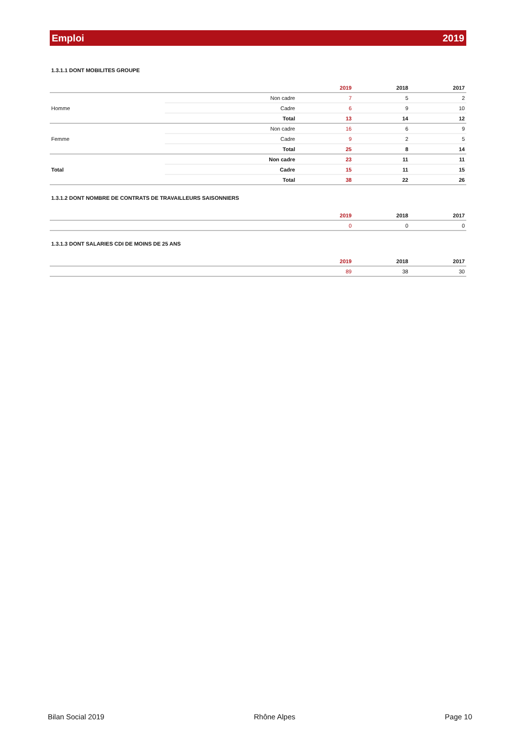Emploi 2019
1.3.1.1 DONT MOBILITES GROUPE
| | | 2019 | 2018 | 2017 |
| --- | --- | --- | --- | --- |
| Homme | Non cadre | 7 | 5 | 2 |
| | Cadre | 6 | 9 | 10 |
| | Total | 13 | 14 | 12 |
| Femme | Non cadre | 16 | 6 | 9 |
| | Cadre | 9 | 2 | 5 |
| | Total | 25 | 8 | 14 |
| Total | Non cadre | 23 | 11 | 11 |
| | Cadre | 15 | 11 | 15 |
| | Total | 38 | 22 | 26 |
1.3.1.2 DONT NOMBRE DE CONTRATS DE TRAVAILLEURS SAISONNIERS
| | 2019 | 2018 | 2017 |
| --- | --- | --- | --- |
| | 0 | 0 | 0 |
1.3.1.3 DONT SALARIES CDI DE MOINS DE 25 ANS
| | 2019 | 2018 | 2017 |
| --- | --- | --- | --- |
| | 89 | 38 | 30 |
Bilan Social 2019 Rhône Alpes Page 10